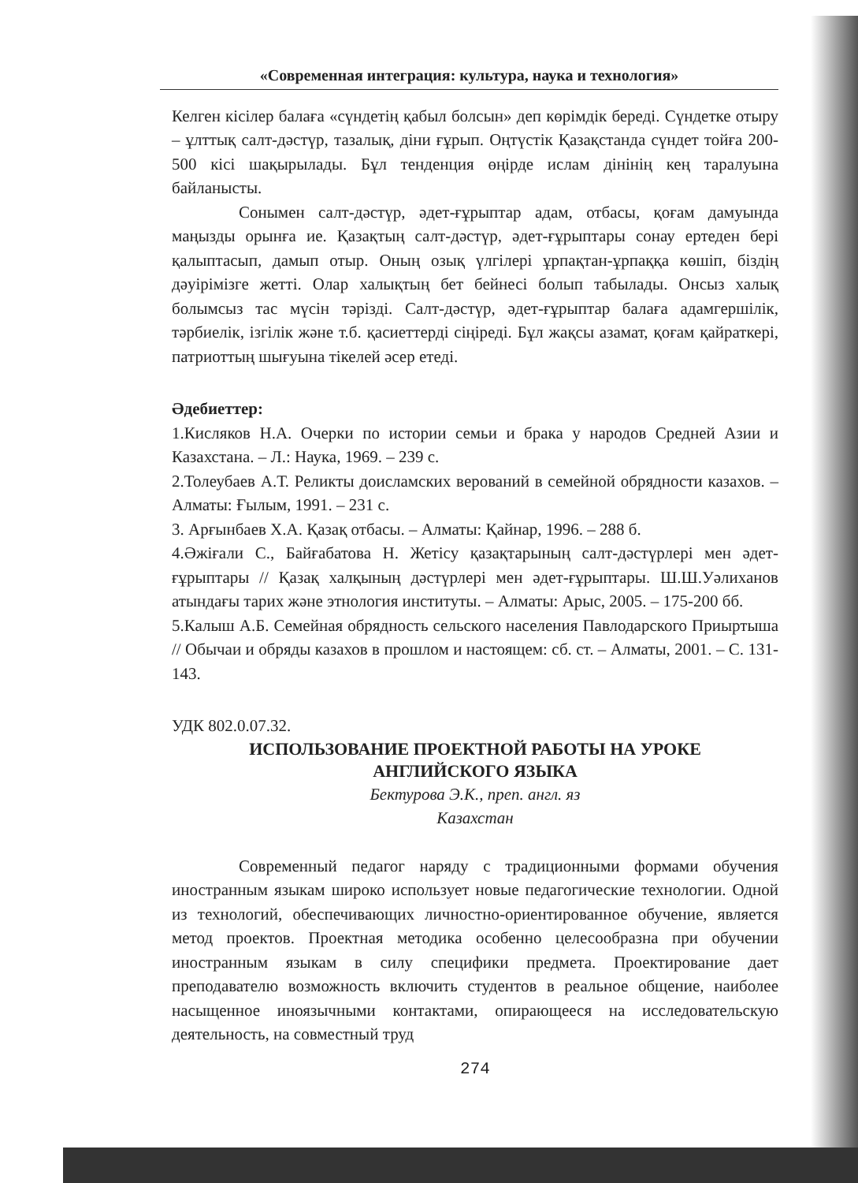«Современная интеграция: культура, наука и технология»
Келген кісілер балаға «сүндетің қабыл болсын» деп көрімдік береді. Сүндетке отыру – ұлттық салт-дәстүр, тазалық, діни ғұрып. Оңтүстік Қазақстанда сүндет тойға 200-500 кісі шақырылады. Бұл тенденция өңірде ислам дінінің кең таралуына байланысты.
Сонымен салт-дәстүр, әдет-ғұрыптар адам, отбасы, қоғам дамуында маңызды орынға ие. Қазақтың салт-дәстүр, әдет-ғұрыптары сонау ертеден бері қалыптасып, дамып отыр. Оның озық үлгілері ұрпақтан-ұрпаққа көшіп, біздің дәуірімізге жетті. Олар халықтың бет бейнесі болып табылады. Онсыз халық болымсыз тас мүсін тәрізді. Салт-дәстүр, әдет-ғұрыптар балаға адамгершілік, тәрбиелік, ізгілік және т.б. қасиеттерді сіңіреді. Бұл жақсы азамат, қоғам қайраткері, патриоттың шығуына тікелей әсер етеді.
Әдебиеттер:
1.Кисляков Н.А. Очерки по истории семьи и брака у народов Средней Азии и Казахстана. – Л.: Наука, 1969. – 239 с.
2.Толеубаев А.Т. Реликты доисламских верований в семейной обрядности казахов. – Алматы: Ғылым, 1991. – 231 с.
3. Арғынбаев Х.А. Қазақ отбасы. – Алматы: Қайнар, 1996. – 288 б.
4.Әжіғали С., Байғабатова Н. Жетісу қазақтарының салт-дәстүрлері мен әдет-ғұрыптары // Қазақ халқының дәстүрлері мен әдет-ғұрыптары. Ш.Ш.Уәлиханов атындағы тарих және этнология институты. – Алматы: Арыс, 2005. – 175-200 бб.
5.Калыш А.Б. Семейная обрядность сельского населения Павлодарского Приыртыша // Обычаи и обряды казахов в прошлом и настоящем: сб. ст. – Алматы, 2001. – С. 131-143.
УДК 802.0.07.32.
ИСПОЛЬЗОВАНИЕ ПРОЕКТНОЙ РАБОТЫ НА УРОКЕ
АНГЛИЙСКОГО ЯЗЫКА
Бектурова Э.К., преп. англ. яз
Казахстан
Современный педагог наряду с традиционными формами обучения иностранным языкам широко использует новые педагогические технологии. Одной из технологий, обеспечивающих личностно-ориентированное обучение, является метод проектов. Проектная методика особенно целесообразна при обучении иностранным языкам в силу специфики предмета. Проектирование дает преподавателю возможность включить студентов в реальное общение, наиболее насыщенное иноязычными контактами, опирающееся на исследовательскую деятельность, на совместный труд
274